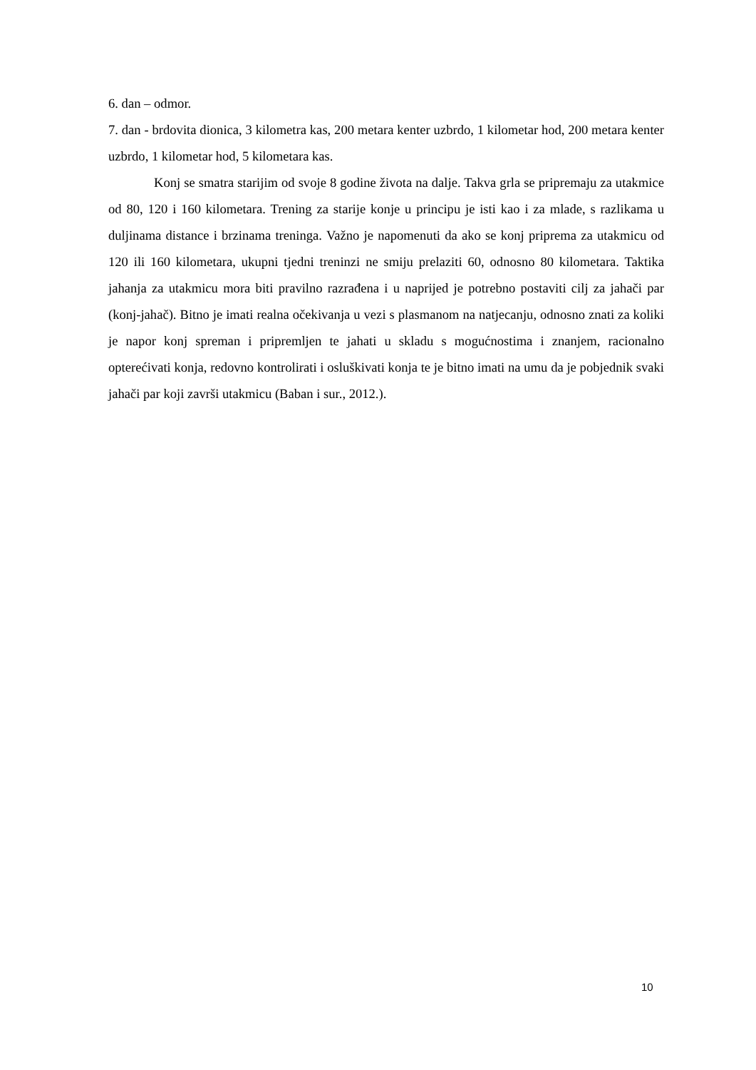6. dan – odmor.
7. dan - brdovita dionica, 3 kilometra kas, 200 metara kenter uzbrdo, 1 kilometar hod, 200 metara kenter uzbrdo, 1 kilometar hod, 5 kilometara kas.
Konj se smatra starijim od svoje 8 godine života na dalje. Takva grla se pripremaju za utakmice od 80, 120 i 160 kilometara. Trening za starije konje u principu je isti kao i za mlade, s razlikama u duljinama distance i brzinama treninga. Važno je napomenuti da ako se konj priprema za utakmicu od 120 ili 160 kilometara, ukupni tjedni treninzi ne smiju prelaziti 60, odnosno 80 kilometara. Taktika jahanja za utakmicu mora biti pravilno razrađena i u naprijed je potrebno postaviti cilj za jahači par (konj-jahač). Bitno je imati realna očekivanja u vezi s plasmanom na natjecanju, odnosno znati za koliki je napor konj spreman i pripremljen te jahati u skladu s mogućnostima i znanjem, racionalno opterećivati konja, redovno kontrolirati i osluškivati konja te je bitno imati na umu da je pobjednik svaki jahači par koji završi utakmicu (Baban i sur., 2012.).
10